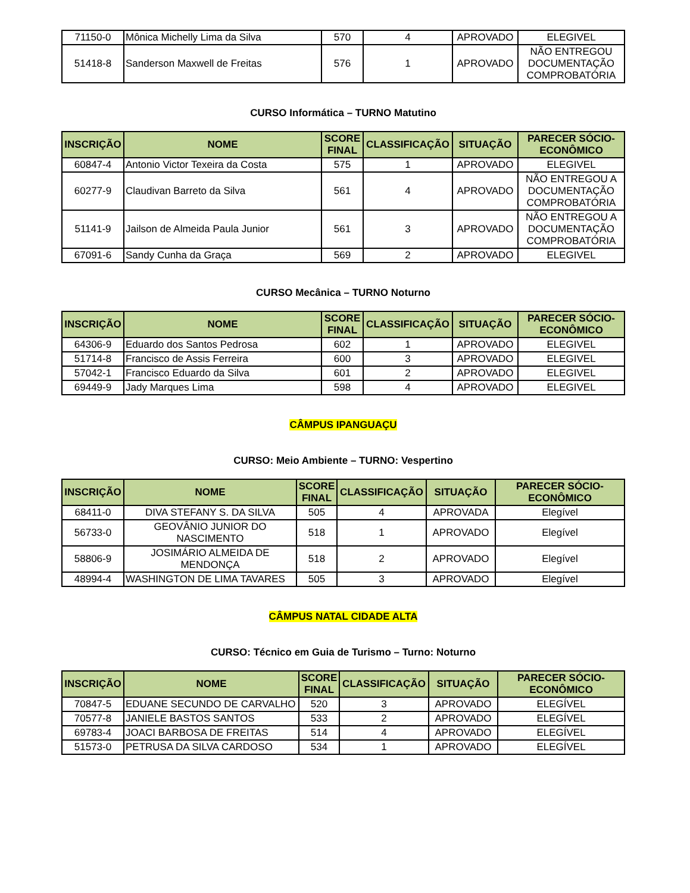| 71150-0 | Mônica Michelly Lima da Silva | 570 | 4 | APROVADO | ELEGIVEL |
| 51418-8 | Sanderson Maxwell de Freitas | 576 | 1 | APROVADO | NÃO ENTREGOU DOCUMENTAÇÃO COMPROBATÓRIA |
CURSO Informática – TURNO Matutino
| INSCRIÇÃO | NOME | SCORE FINAL | CLASSIFICAÇÃO | SITUAÇÃO | PARECER SÓCIO-ECONÔMICO |
| --- | --- | --- | --- | --- | --- |
| 60847-4 | Antonio Victor Texeira da Costa | 575 | 1 | APROVADO | ELEGIVEL |
| 60277-9 | Claudivan Barreto da Silva | 561 | 4 | APROVADO | NÃO ENTREGOU A DOCUMENTAÇÃO COMPROBATÓRIA |
| 51141-9 | Jailson de Almeida Paula Junior | 561 | 3 | APROVADO | NÃO ENTREGOU A DOCUMENTAÇÃO COMPROBATÓRIA |
| 67091-6 | Sandy Cunha da Graça | 569 | 2 | APROVADO | ELEGIVEL |
CURSO Mecânica – TURNO Noturno
| INSCRIÇÃO | NOME | SCORE FINAL | CLASSIFICAÇÃO | SITUAÇÃO | PARECER SÓCIO-ECONÔMICO |
| --- | --- | --- | --- | --- | --- |
| 64306-9 | Eduardo dos Santos Pedrosa | 602 | 1 | APROVADO | ELEGIVEL |
| 51714-8 | Francisco de Assis Ferreira | 600 | 3 | APROVADO | ELEGIVEL |
| 57042-1 | Francisco Eduardo da Silva | 601 | 2 | APROVADO | ELEGIVEL |
| 69449-9 | Jady Marques Lima | 598 | 4 | APROVADO | ELEGIVEL |
CÂMPUS IPANGUAÇU
CURSO: Meio Ambiente – TURNO: Vespertino
| INSCRIÇÃO | NOME | SCORE FINAL | CLASSIFICAÇÃO | SITUAÇÃO | PARECER SÓCIO-ECONÔMICO |
| --- | --- | --- | --- | --- | --- |
| 68411-0 | DIVA STEFANY S. DA SILVA | 505 | 4 | APROVADA | Elegível |
| 56733-0 | GEOVÂNIO JUNIOR DO NASCIMENTO | 518 | 1 | APROVADO | Elegível |
| 58806-9 | JOSIMÁRIO ALMEIDA DE MENDONÇA | 518 | 2 | APROVADO | Elegível |
| 48994-4 | WASHINGTON DE LIMA TAVARES | 505 | 3 | APROVADO | Elegível |
CÂMPUS NATAL CIDADE ALTA
CURSO: Técnico em Guia de Turismo – Turno: Noturno
| INSCRIÇÃO | NOME | SCORE FINAL | CLASSIFICAÇÃO | SITUAÇÃO | PARECER SÓCIO-ECONÔMICO |
| --- | --- | --- | --- | --- | --- |
| 70847-5 | EDUANE SECUNDO DE CARVALHO | 520 | 3 | APROVADO | ELEGÍVEL |
| 70577-8 | JANIELE BASTOS SANTOS | 533 | 2 | APROVADO | ELEGÍVEL |
| 69783-4 | JOACI BARBOSA DE FREITAS | 514 | 4 | APROVADO | ELEGÍVEL |
| 51573-0 | PETRUSA DA SILVA CARDOSO | 534 | 1 | APROVADO | ELEGÍVEL |